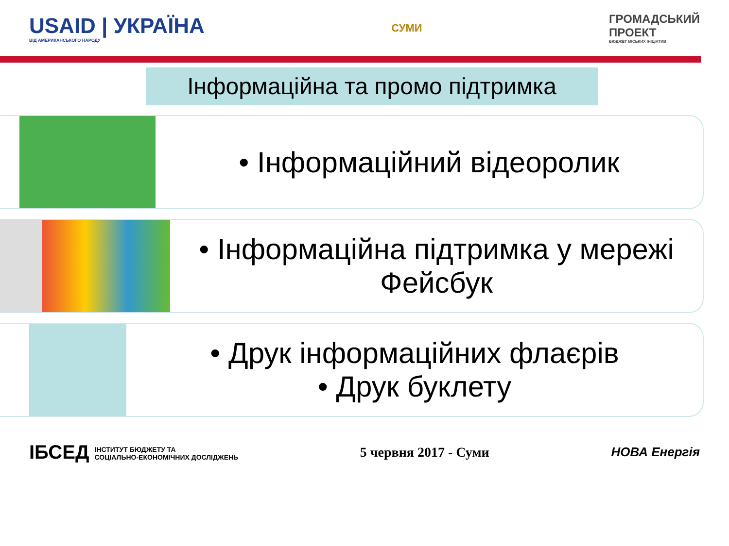USAID | УКРАЇНА
ВІД АМЕРИКАНСЬКОГО НАРОДУ
СУМИ
ГРОМАДСЬКИЙ
ПРОЕКТ
БЮДЖЕТ МІСЬКИХ ІНІЦІАТИВ
Інформаційна та промо підтримка
• Інформаційний відеоролик
• Інформаційна підтримка у мережі Фейсбук
• Друк інформаційних флаєрів
• Друк буклету
ІБСЕД ІНСТИТУТ БЮДЖЕТУ ТА
СОЦІАЛЬНО-ЕКОНОМІЧНИХ ДОСЛІДЖЕНЬ
5 червня 2017 - Суми НОВА Енергія